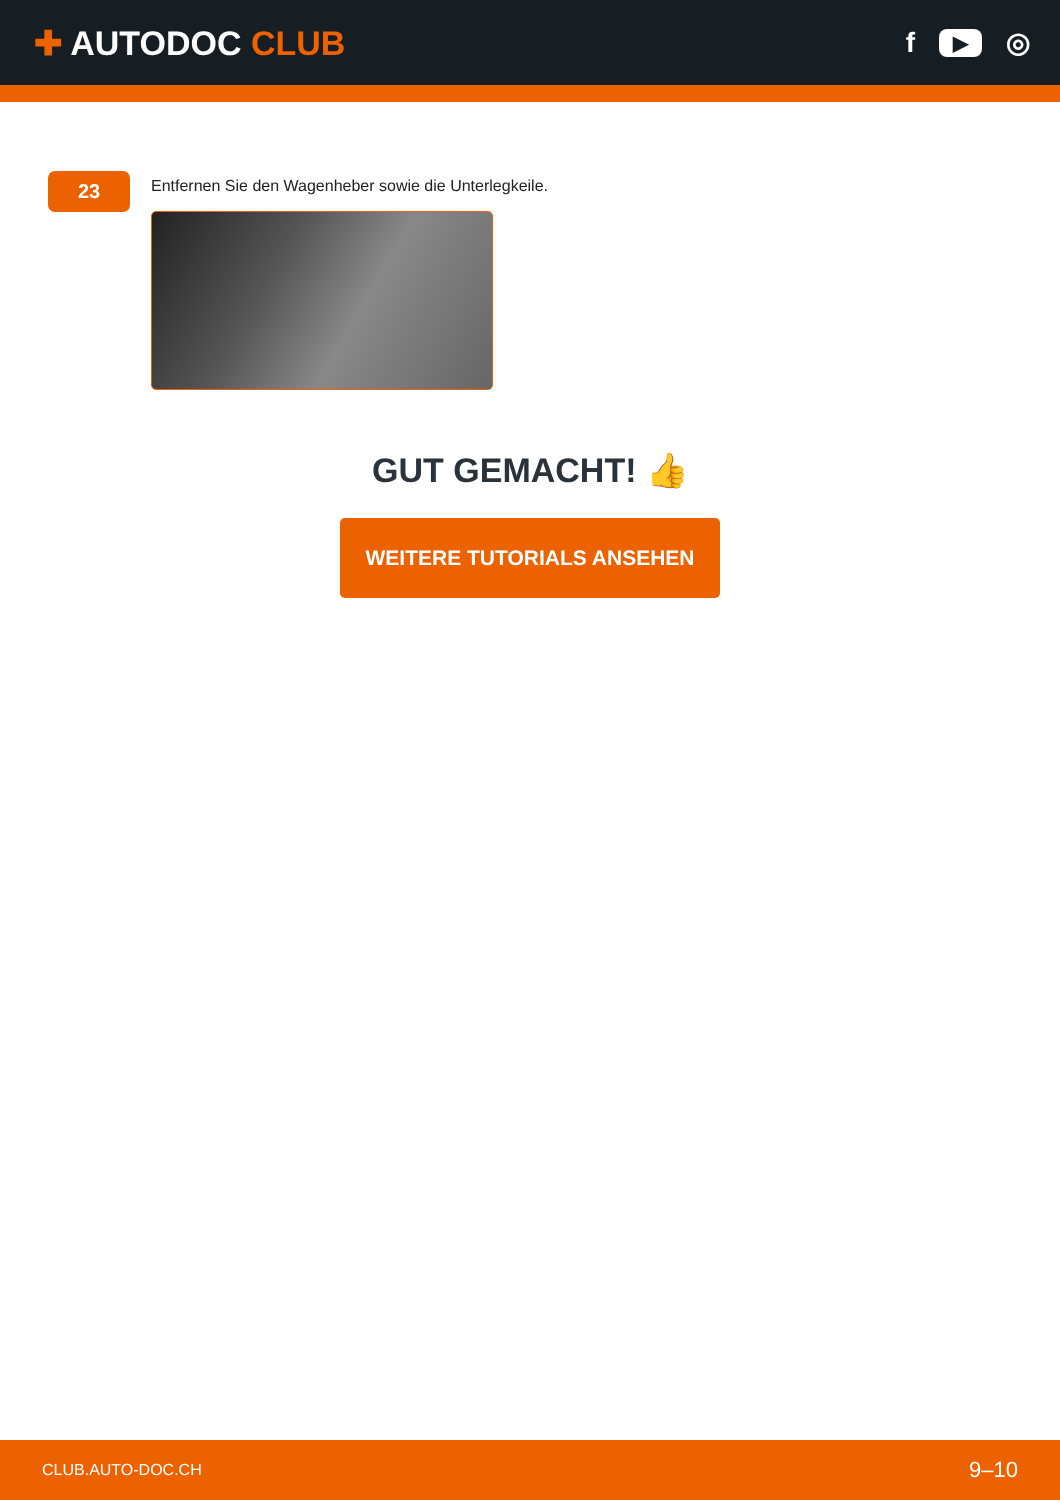✚ AUTODOC CLUB
f ▶ ◎
23
Entfernen Sie den Wagenheber sowie die Unterlegkeile.
GUT GEMACHT! 👍
WEITERE TUTORIALS ANSEHEN
CLUB.AUTO-DOC.CH 9–10